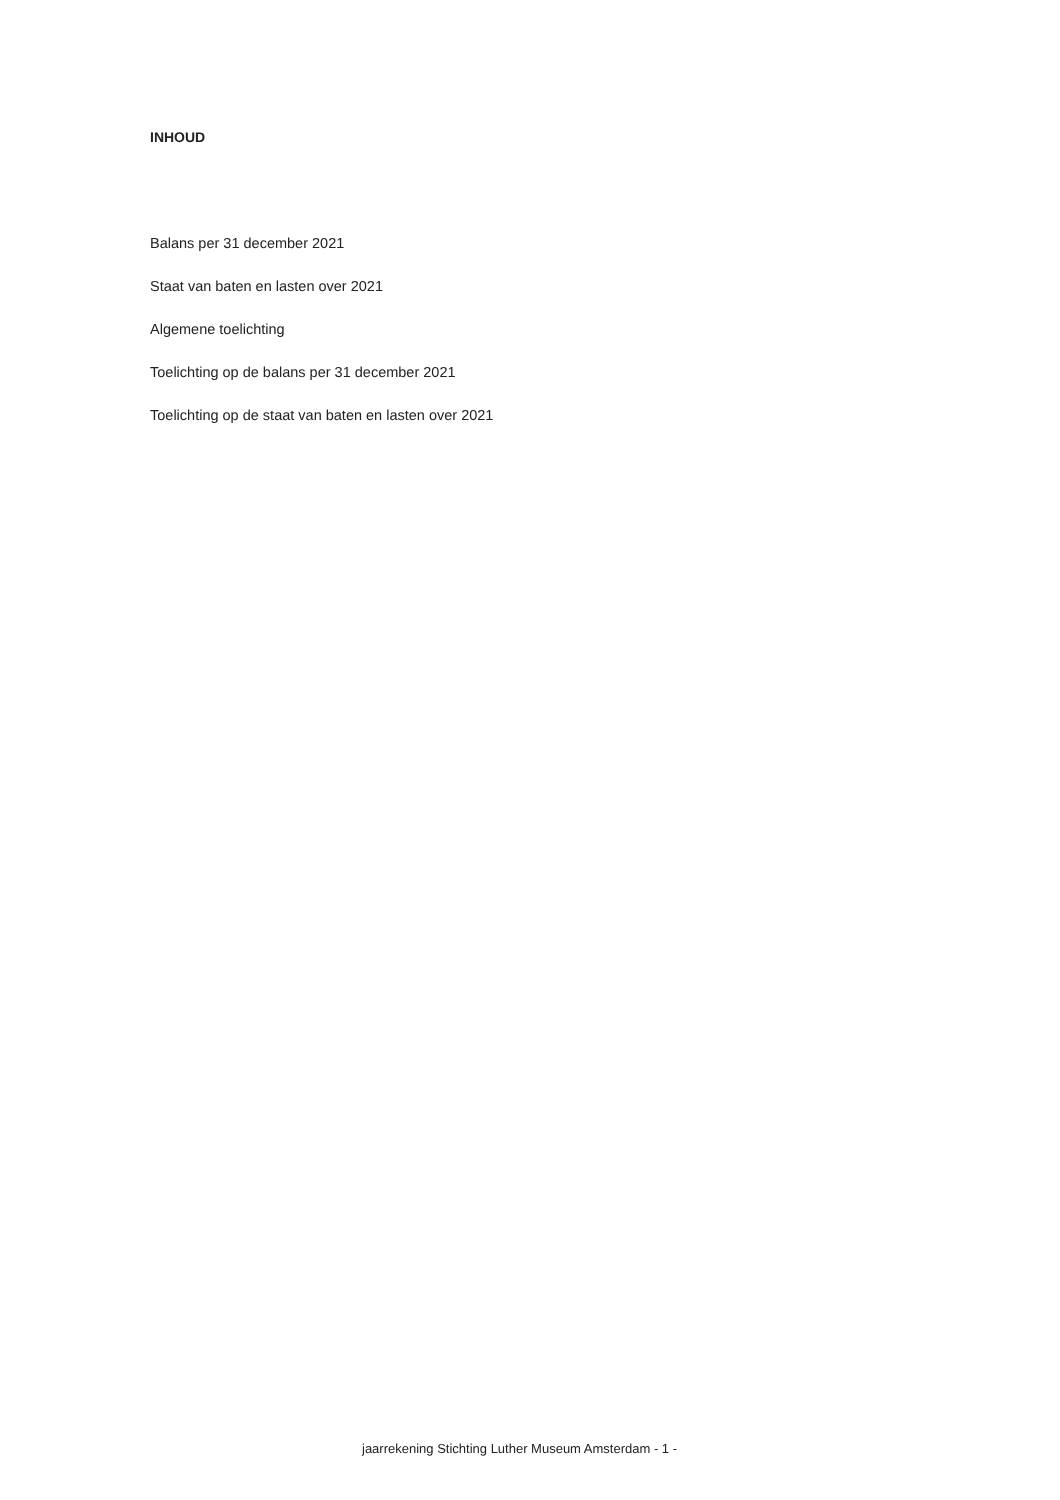INHOUD
Balans per 31 december 2021
Staat van baten en lasten over 2021
Algemene toelichting
Toelichting op de balans per 31 december 2021
Toelichting op de staat van baten en lasten over 2021
jaarrekening Stichting Luther Museum Amsterdam - 1 -